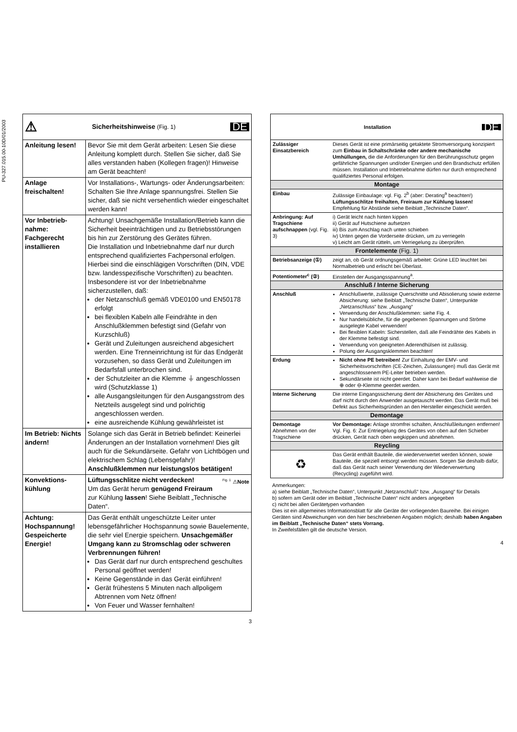PU-327.015.00-10D/01/2003
| DE ⚠ Sicherheitshinweise (Fig. 1) | |
| Anleitung lesen! | Bevor Sie mit dem Gerät arbeiten: Lesen Sie diese Anleitung komplett durch. Stellen Sie sicher, daß Sie alles verstanden haben (Kollegen fragen)! Hinweise am Gerät beachten! |
| Anlage freischalten! | Vor Installations-, Wartungs- oder Änderungsarbeiten: Schalten Sie Ihre Anlage spannungsfrei. Stellen Sie sicher, daß sie nicht versehentlich wieder eingeschaltet werden kann! |
| Vor Inbetrieb-nahme: Fachgerecht installieren | Achtung! Unsachgemäße Installation/Betrieb kann die Sicherheit beeinträchtigen und zu Betriebsstörungen bis hin zur Zerstörung des Gerätes führen. Die Installation und Inbetriebnahme darf nur durch entsprechend qualifiziertes Fachpersonal erfolgen. Hierbei sind die einschlägigen Vorschriften (DIN, VDE bzw. landesspezifische Vorschriften) zu beachten. Insbesondere ist vor der Inbetriebnahme sicherzustellen, daß: der Netzanschluß gemäß VDE0100 und EN50178 erfolgt bei flexiblen Kabeln alle Feindrähte in den Anschlußklemmen befestigt sind (Gefahr von Kurzschluß) Gerät und Zuleitungen ausreichend abgesichert werden. Eine Trenneinrichtung ist für das Endgerät vorzusehen, so dass Gerät und Zuleitungen im Bedarfsfall unterbrochen sind. der Schutzleiter an die Klemme ⏚ angeschlossen wird (Schutzklasse 1) alle Ausgangsleitungen für den Ausgangsstrom des Netzteils ausgelegt sind und polrichtig angeschlossen werden. eine ausreichende Kühlung gewährleistet ist |
| Im Betrieb: Nichts ändern! | Solange sich das Gerät in Betrieb befindet: Keinerlei Änderungen an der Installation vornehmen! Dies gilt auch für die Sekundärseite. Gefahr von Lichtbögen und elektrischem Schlag (Lebensgefahr)! Anschlußklemmen nur leistungslos betätigen! |
| Konvektions-kühlung | <sup>Fig. 1</sup> ⚠ Note Lüftungsschlitze nicht verdecken! Um das Gerät herum genügend Freiraum zur Kühlung lassen ! Siehe Beiblatt „Technische Daten“. |
| Achtung: Hochspannung! Gespeicherte Energie! | Das Gerät enthält ungeschützte Leiter unter lebensgefährlicher Hochspannung sowie Bauelemente, die sehr viel Energie speichern. Unsachgemäßer Umgang kann zu Stromschlag oder schweren Verbrennungen führen! Das Gerät darf nur durch entsprechend geschultes Personal geöffnet werden! Keine Gegenstände in das Gerät einführen! Gerät frühestens 5 Minuten nach allpoligem Abtrennen vom Netz öffnen! Von Feuer und Wasser fernhalten! |
3
| DE Installation | |
| Zulässiger Einsatzbereich | Dieses Gerät ist eine primärseitig getaktete Stromversorgung konzipiert zum Einbau in Schaltschränke oder andere mechanische Umhüllungen, die die Anforderungen für den Berührungsschutz gegen gefährliche Spannungen und/oder Energien und den Brandschutz erfüllen müssen. Installation und Inbetriebnahme dürfen nur durch entsprechend qualifiziertes Personal erfolgen. |
| Montage | |
| Einbau | Zulässige Einbaulage: vgl. Fig. 2<sup>b</sup> (aber: Derating<sup>a</sup> beachten!) Lüftungsschlitze freihalten, Freiraum zur Kühlung lassen! Empfehlung für Abstände siehe Beiblatt „Technische Daten“. |
| Anbringung: Auf Tragschiene aufschnappen (vgl. Fig. 3) | i) Gerät leicht nach hinten kippen ii) Gerät auf Hutschiene aufsetzen iii) Bis zum Anschlag nach unten schieben iv) Unten gegen die Vorderseite drücken, um zu verriegeln v) Leicht am Gerät rütteln, um Verriegelung zu überprüfen. |
| Frontelemente (Fig. 1) | |
| Betriebsanzeige (①) | zeigt an, ob Gerät ordnungsgemäß arbeitet: Grüne LED leuchtet bei Normalbetrieb und erlischt bei Überlast. |
| Potentiometer<sup>c</sup> (②) | Einstellen der Ausgangsspannung<sup>a</sup>. |
| Anschluß / Interne Sicherung | |
| Anschluß | Anschlußwerte, zulässige Querschnitte und Abisolierung sowie externe Absicherung: siehe Beiblatt „Technische Daten“, Unterpunkte „Netzanschluss“ bzw. „Ausgang“ Verwendung der Anschlußklemmen: siehe Fig. 4. Nur handelsübliche, für die gegebenen Spannungen und Ströme ausgelegte Kabel verwenden! Bei flexiblen Kabeln: Sicherstellen, daß alle Feindrähte des Kabels in der Klemme befestigt sind. Verwendung von geeigneten Aderendhülsen ist zulässig. Polung der Ausgangsklemmen beachten! |
| Erdung | Nicht ohne PE betreiben! Zur Einhaltung der EMV- und Sicherheitsvorschriften (CE-Zeichen, Zulassungen) muß das Gerät mit angeschlossenem PE-Leiter betrieben werden. Sekundärseite ist nicht geerdet. Daher kann bei Bedarf wahlweise die ⊕ oder ⊖-Klemme geerdet werden. |
| Interne Sicherung | Die interne Eingangssicherung dient der Absicherung des Gerätes und darf nicht durch den Anwender ausgetauscht werden. Das Gerät muß bei Defekt aus Sicherheitsgründen an den Hersteller eingeschickt werden. |
| Demontage | |
| Demontage Abnehmen von der Tragschiene | Vor Demontage: Anlage stromfrei schalten, Anschlußleitungen entfernen! Vgl. Fig. 6: Zur Entriegelung des Gerätes von oben auf den Schieber drücken, Gerät nach oben wegkippen und abnehmen. |
| Reycling | |
| ♻ | Das Gerät enthält Bauteile, die wiederverwertet werden können, sowie Bauteile, die speziell entsorgt werden müssen. Sorgen Sie deshalb dafür, daß das Gerät nach seiner Verwendung der Wiederverwertung (Recycling) zugeführt wird. |
Anmerkungen:
a) siehe Beiblatt „Technische Daten“, Unterpunkt „Netzanschluß“ bzw. „Ausgang“ für Details
b) sofern am Gerät oder im Beiblatt „Technische Daten“ nicht anders angegeben
c) nicht bei allen Gerätetypen vorhanden
Dies ist ein allgemeines Informationsblatt für alle Geräte der vorliegenden Baureihe. Bei einigen Geräten sind Abweichungen von den hier beschriebenen Angaben möglich; deshalb haben Angaben im Beiblatt „Technische Daten“ stets Vorrang.
In Zweifelsfällen gilt die deutsche Version.
4